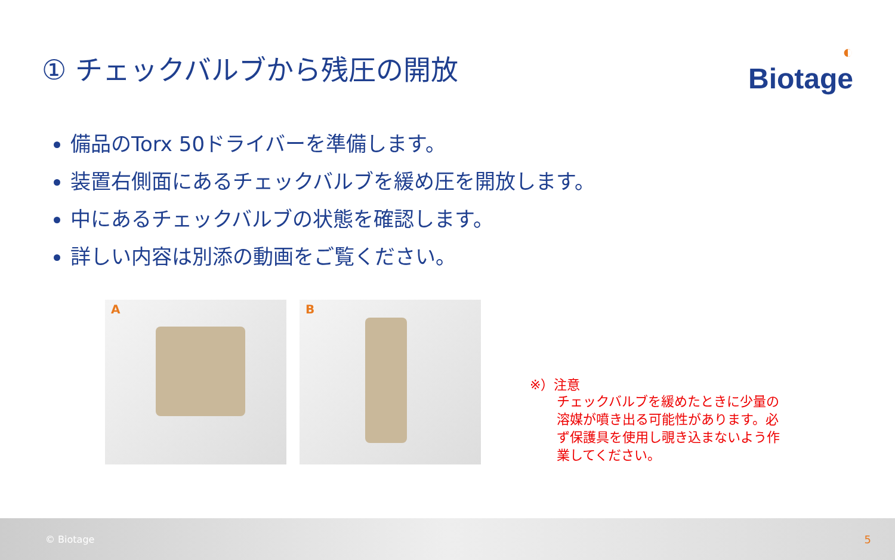① チェックバルブから残圧の開放
◐
Biotage
備品のTorx 50ドライバーを準備します。
装置右側面にあるチェックバルブを緩め圧を開放します。
中にあるチェックバルブの状態を確認します。
詳しい内容は別添の動画をご覧ください。
A
B
※）注意
チェックバルブを緩めたときに少量の溶媒が噴き出る可能性があります。必ず保護具を使用し覗き込まないよう作業してください。
© Biotage 5